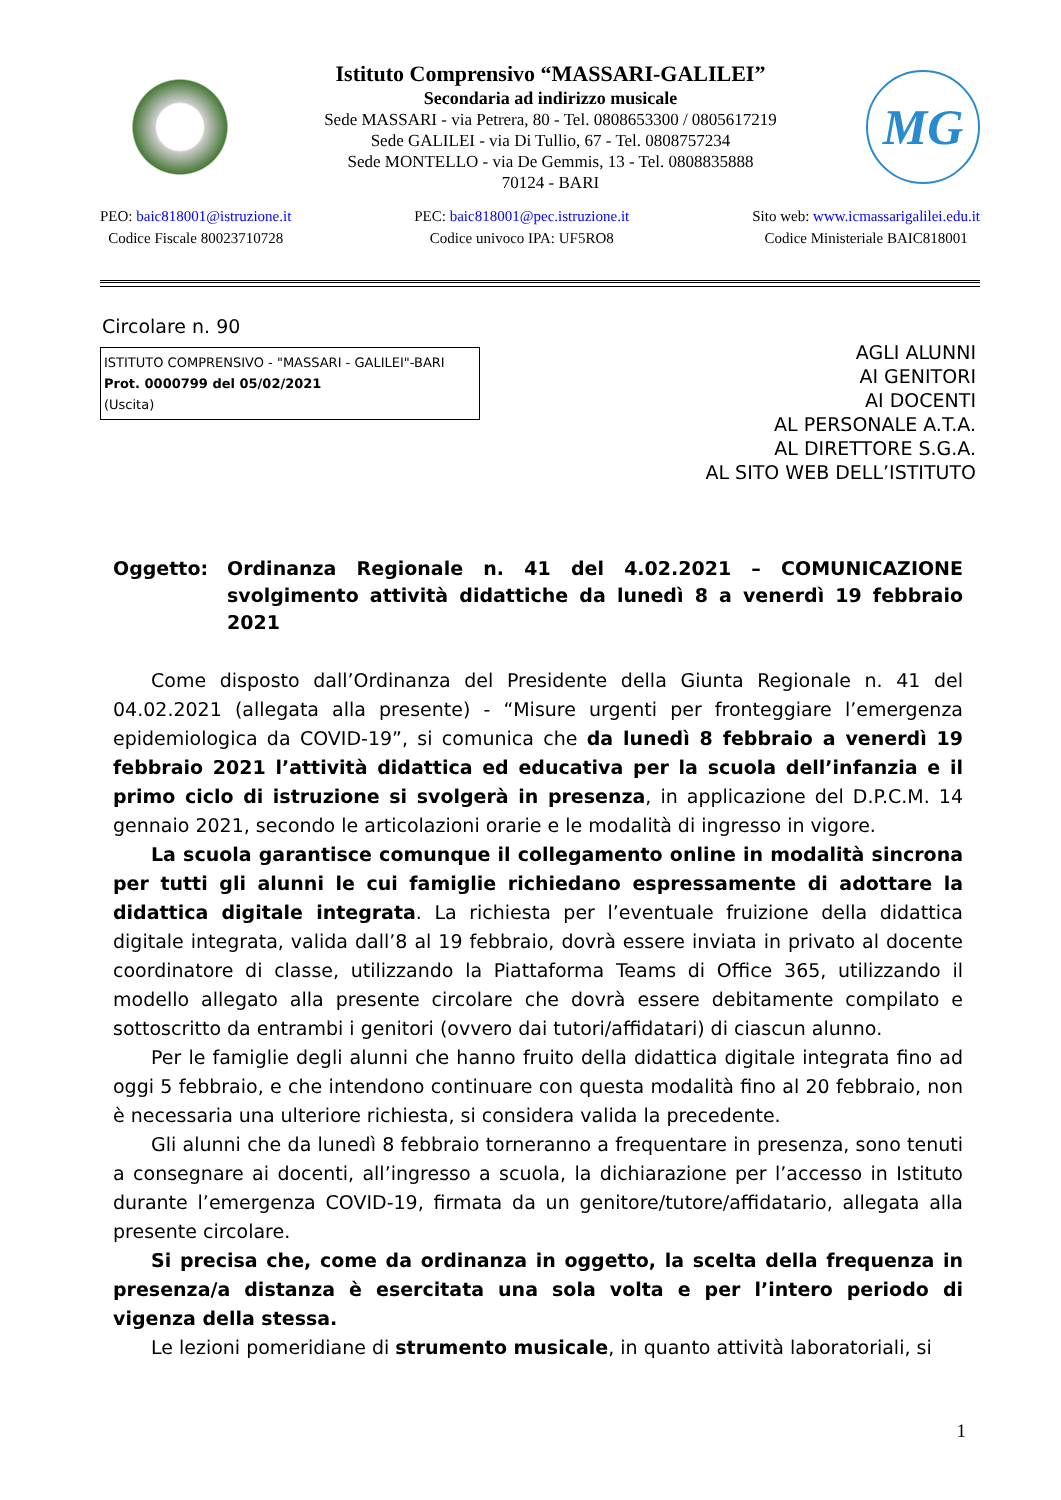Istituto Comprensivo “MASSARI-GALILEI”
Secondaria ad indirizzo musicale
Sede MASSARI - via Petrera, 80 - Tel. 0808653300 / 0805617219
Sede GALILEI - via Di Tullio, 67 - Tel. 0808757234
Sede MONTELLO - via De Gemmis, 13 - Tel. 0808835888
70124 - BARI
MG
PEO: baic818001@istruzione.it
Codice Fiscale 80023710728
PEC: baic818001@pec.istruzione.it
Codice univoco IPA: UF5RO8
Sito web: www.icmassarigalilei.edu.it
Codice Ministeriale BAIC818001
Circolare n. 90
ISTITUTO COMPRENSIVO - "MASSARI - GALILEI"-BARI
Prot. 0000799 del 05/02/2021
(Uscita)
AGLI ALUNNI
AI GENITORI
AI DOCENTI
AL PERSONALE A.T.A.
AL DIRETTORE S.G.A.
AL SITO WEB DELL’ISTITUTO
Oggetto: Ordinanza Regionale n. 41 del 4.02.2021 – COMUNICAZIONE svolgimento attività didattiche da lunedì 8 a venerdì 19 febbraio 2021
Come disposto dall’Ordinanza del Presidente della Giunta Regionale n. 41 del 04.02.2021 (allegata alla presente) - “Misure urgenti per fronteggiare l’emergenza epidemiologica da COVID-19”, si comunica che da lunedì 8 febbraio a venerdì 19 febbraio 2021 l’attività didattica ed educativa per la scuola dell’infanzia e il primo ciclo di istruzione si svolgerà in presenza, in applicazione del D.P.C.M. 14 gennaio 2021, secondo le articolazioni orarie e le modalità di ingresso in vigore.
La scuola garantisce comunque il collegamento online in modalità sincrona per tutti gli alunni le cui famiglie richiedano espressamente di adottare la didattica digitale integrata. La richiesta per l’eventuale fruizione della didattica digitale integrata, valida dall’8 al 19 febbraio, dovrà essere inviata in privato al docente coordinatore di classe, utilizzando la Piattaforma Teams di Office 365, utilizzando il modello allegato alla presente circolare che dovrà essere debitamente compilato e sottoscritto da entrambi i genitori (ovvero dai tutori/affidatari) di ciascun alunno.
Per le famiglie degli alunni che hanno fruito della didattica digitale integrata fino ad oggi 5 febbraio, e che intendono continuare con questa modalità fino al 20 febbraio, non è necessaria una ulteriore richiesta, si considera valida la precedente.
Gli alunni che da lunedì 8 febbraio torneranno a frequentare in presenza, sono tenuti a consegnare ai docenti, all’ingresso a scuola, la dichiarazione per l’accesso in Istituto durante l’emergenza COVID-19, firmata da un genitore/tutore/affidatario, allegata alla presente circolare.
Si precisa che, come da ordinanza in oggetto, la scelta della frequenza in presenza/a distanza è esercitata una sola volta e per l’intero periodo di vigenza della stessa.
Le lezioni pomeridiane di strumento musicale, in quanto attività laboratoriali, si
1